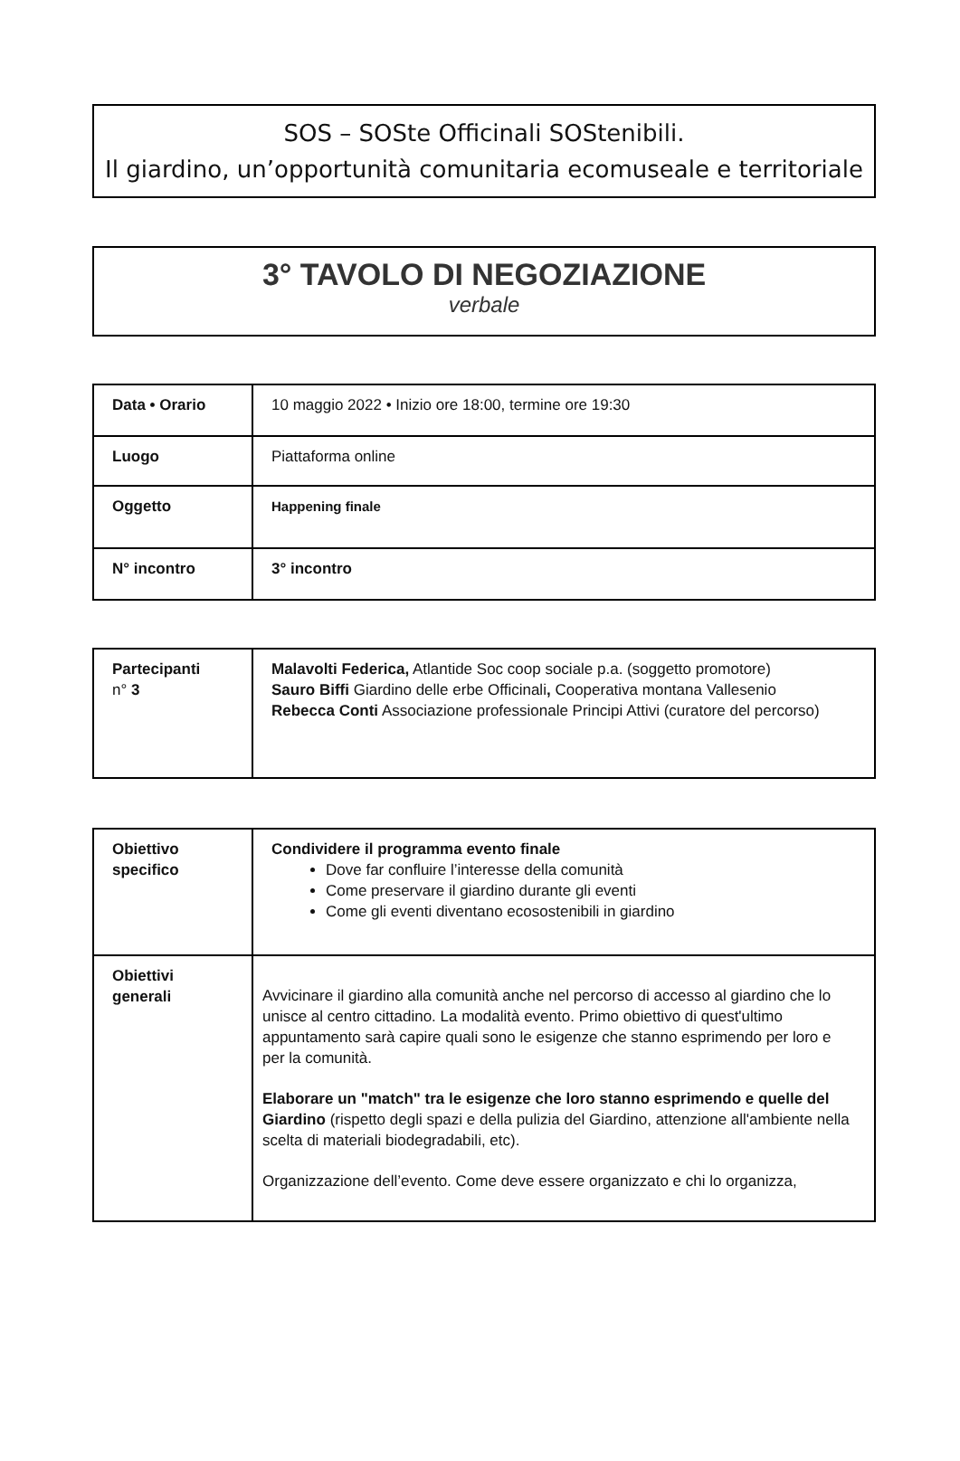SOS – SOSte Officinali SOStenibili.
Il giardino, un’opportunità comunitaria ecomuseale e territoriale
3° TAVOLO DI NEGOZIAZIONE
verbale
| Data • Orario | 10 maggio 2022 • Inizio ore 18:00, termine ore 19:30 |
| Luogo | Piattaforma online |
| Oggetto | Happening finale |
| N° incontro | 3° incontro |
| Partecipanti n° 3 | Malavolti Federica, Atlantide Soc coop sociale p.a. (soggetto promotore) Sauro Biffi Giardino delle erbe Officinali , Cooperativa montana Vallesenio Rebecca Conti Associazione professionale Principi Attivi (curatore del percorso) |
| Obiettivo specifico | Condividere il programma evento finale Dove far confluire l’interesse della comunità Come preservare il giardino durante gli eventi Come gli eventi diventano ecosostenibili in giardino |
| Obiettivi generali | Avvicinare il giardino alla comunità anche nel percorso di accesso al giardino che lo unisce al centro cittadino. La modalità evento. Primo obiettivo di quest'ultimo appuntamento sarà capire quali sono le esigenze che stanno esprimendo per loro e per la comunità. Elaborare un "match" tra le esigenze che loro stanno esprimendo e quelle del Giardino (rispetto degli spazi e della pulizia del Giardino, attenzione all'ambiente nella scelta di materiali biodegradabili, etc). Organizzazione dell’evento. Come deve essere organizzato e chi lo organizza, |